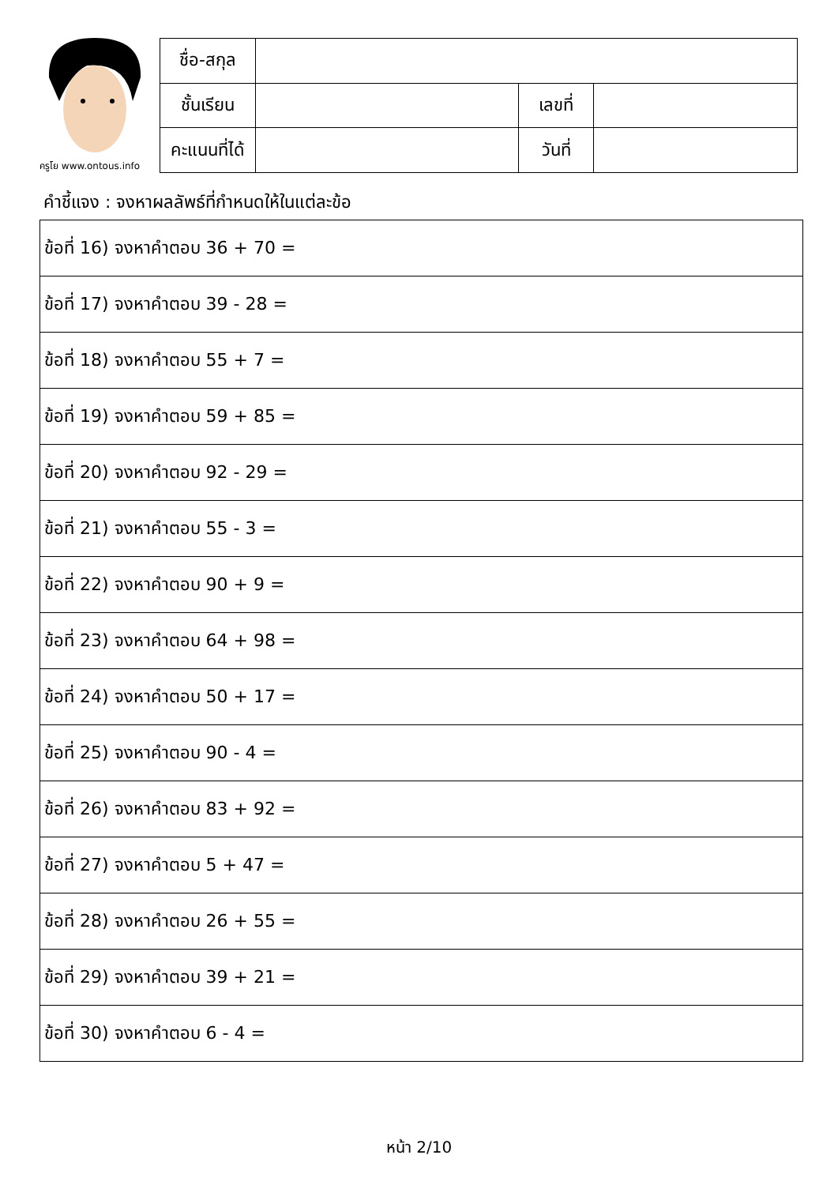ครูโย www.ontous.info
| ชื่อ-สกุล | | | |
| ชั้นเรียน | | เลขที่ | |
| คะแนนที่ได้ | | วันที่ | |
คำชี้แจง : จงหาผลลัพธ์ที่กำหนดให้ในแต่ละข้อ
| ข้อที่ 16) จงหาคำตอบ 36 + 70 = |
| ข้อที่ 17) จงหาคำตอบ 39 - 28 = |
| ข้อที่ 18) จงหาคำตอบ 55 + 7 = |
| ข้อที่ 19) จงหาคำตอบ 59 + 85 = |
| ข้อที่ 20) จงหาคำตอบ 92 - 29 = |
| ข้อที่ 21) จงหาคำตอบ 55 - 3 = |
| ข้อที่ 22) จงหาคำตอบ 90 + 9 = |
| ข้อที่ 23) จงหาคำตอบ 64 + 98 = |
| ข้อที่ 24) จงหาคำตอบ 50 + 17 = |
| ข้อที่ 25) จงหาคำตอบ 90 - 4 = |
| ข้อที่ 26) จงหาคำตอบ 83 + 92 = |
| ข้อที่ 27) จงหาคำตอบ 5 + 47 = |
| ข้อที่ 28) จงหาคำตอบ 26 + 55 = |
| ข้อที่ 29) จงหาคำตอบ 39 + 21 = |
| ข้อที่ 30) จงหาคำตอบ 6 - 4 = |
หน้า 2/10